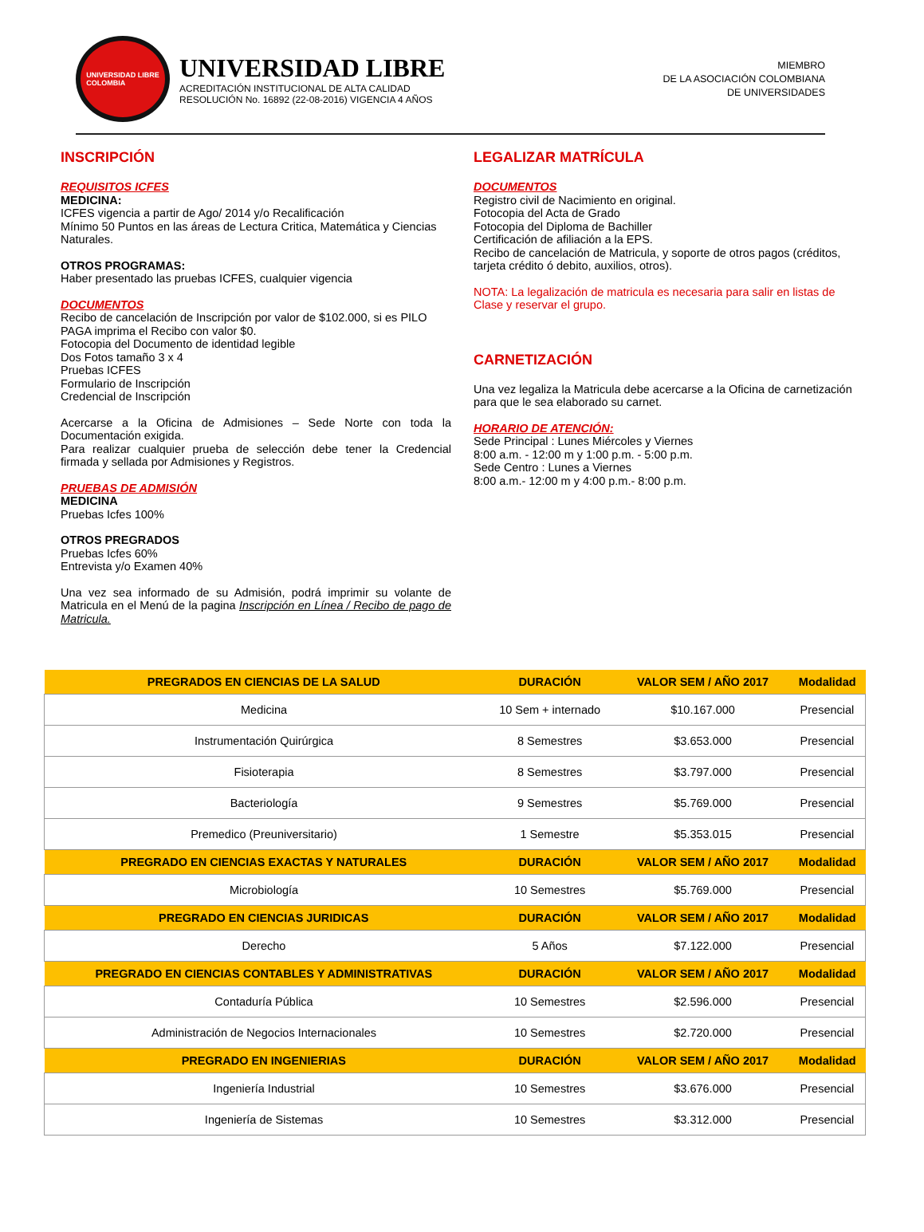UNIVERSIDAD LIBRE
COLOMBIA
UNIVERSIDAD LIBRE
ACREDITACIÓN INSTITUCIONAL DE ALTA CALIDAD
RESOLUCIÓN No. 16892 (22-08-2016) VIGENCIA 4 AÑOS
MIEMBRO
DE LA ASOCIACIÓN COLOMBIANA
DE UNIVERSIDADES
INSCRIPCIÓN
REQUISITOS ICFES
MEDICINA:
ICFES vigencia a partir de Ago/ 2014 y/o Recalificación
Mínimo 50 Puntos en las áreas de Lectura Critica, Matemática y Ciencias Naturales.
OTROS PROGRAMAS:
Haber presentado las pruebas ICFES, cualquier vigencia
DOCUMENTOS
Recibo de cancelación de Inscripción por valor de $102.000, si es PILO PAGA imprima el Recibo con valor $0.
Fotocopia del Documento de identidad legible
Dos Fotos tamaño 3 x 4
Pruebas ICFES
Formulario de Inscripción
Credencial de Inscripción
Acercarse a la Oficina de Admisiones – Sede Norte con toda la Documentación exigida.
Para realizar cualquier prueba de selección debe tener la Credencial firmada y sellada por Admisiones y Registros.
PRUEBAS DE ADMISIÓN
MEDICINA
Pruebas Icfes 100%
OTROS PREGRADOS
Pruebas Icfes 60%
Entrevista y/o Examen 40%
Una vez sea informado de su Admisión, podrá imprimir su volante de Matricula en el Menú de la pagina Inscripción en Línea / Recibo de pago de Matricula.
LEGALIZAR MATRÍCULA
DOCUMENTOS
Registro civil de Nacimiento en original.
Fotocopia del Acta de Grado
Fotocopia del Diploma de Bachiller
Certificación de afiliación a la EPS.
Recibo de cancelación de Matricula, y soporte de otros pagos (créditos, tarjeta crédito ó debito, auxilios, otros).
NOTA: La legalización de matricula es necesaria para salir en listas de Clase y reservar el grupo.
CARNETIZACIÓN
Una vez legaliza la Matricula debe acercarse a la Oficina de carnetización para que le sea elaborado su carnet.
HORARIO DE ATENCIÓN:
Sede Principal : Lunes Miércoles y Viernes
8:00 a.m. - 12:00 m y 1:00 p.m. - 5:00 p.m.
Sede Centro : Lunes a Viernes
8:00 a.m.- 12:00 m y 4:00 p.m.- 8:00 p.m.
| PREGRADOS EN CIENCIAS DE LA SALUD | DURACIÓN | VALOR SEM / AÑO 2017 | Modalidad |
| --- | --- | --- | --- |
| Medicina | 10 Sem + internado | $10.167.000 | Presencial |
| Instrumentación Quirúrgica | 8 Semestres | $3.653.000 | Presencial |
| Fisioterapia | 8 Semestres | $3.797.000 | Presencial |
| Bacteriología | 9 Semestres | $5.769.000 | Presencial |
| Premedico (Preuniversitario) | 1 Semestre | $5.353.015 | Presencial |
| PREGRADO EN CIENCIAS EXACTAS Y NATURALES | DURACIÓN | VALOR SEM / AÑO 2017 | Modalidad |
| Microbiología | 10 Semestres | $5.769.000 | Presencial |
| PREGRADO EN CIENCIAS JURIDICAS | DURACIÓN | VALOR SEM / AÑO 2017 | Modalidad |
| Derecho | 5 Años | $7.122.000 | Presencial |
| PREGRADO EN CIENCIAS CONTABLES Y ADMINISTRATIVAS | DURACIÓN | VALOR SEM / AÑO 2017 | Modalidad |
| Contaduría Pública | 10 Semestres | $2.596.000 | Presencial |
| Administración de Negocios Internacionales | 10 Semestres | $2.720.000 | Presencial |
| PREGRADO EN INGENIERIAS | DURACIÓN | VALOR SEM / AÑO 2017 | Modalidad |
| Ingeniería Industrial | 10 Semestres | $3.676.000 | Presencial |
| Ingeniería de Sistemas | 10 Semestres | $3.312.000 | Presencial |